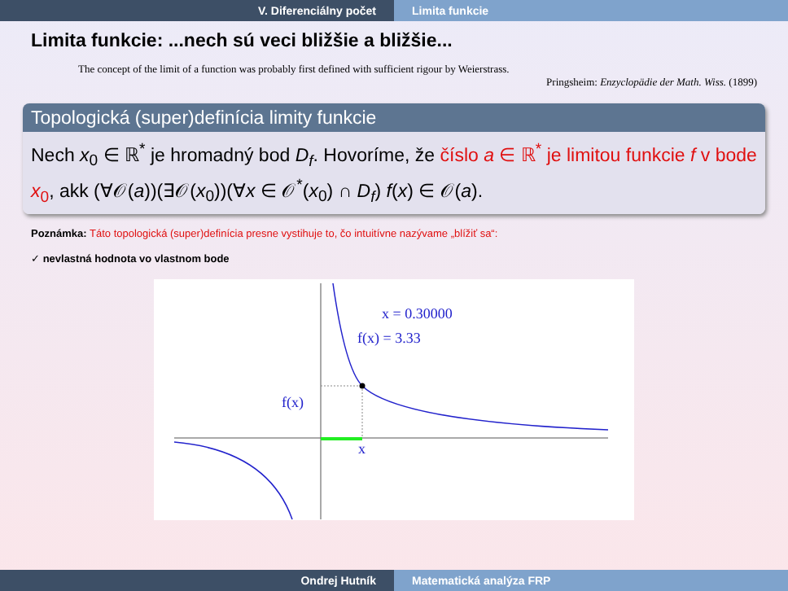V. Diferenciálny počet Limita funkcie
Limita funkcie: ...nech sú veci bližšie a bližšie...
The concept of the limit of a function was probably first defined with sufficient rigour by Weierstrass.
Pringsheim: Enzyclopädie der Math. Wiss. (1899)
Topologická (super)definícia limity funkcie
Nech x<sub>0</sub> ∈ ℝ<sup>*</sup> je hromadný bod D<sub>f</sub>. Hovoríme, že číslo a ∈ ℝ<sup>*</sup> je limitou funkcie f v bode x<sub>0</sub>, akk (∀𝒪(a))(∃𝒪(x<sub>0</sub>))(∀x ∈ 𝒪<sup>*</sup>(x<sub>0</sub>) ∩ D<sub>f</sub>) f(x) ∈ 𝒪(a).
Poznámka: Táto topologická (super)definícia presne vystihuje to, čo intuitívne nazývame „blížiť sa“:
✓ nevlastná hodnota vo vlastnom bode
x = 0.30000
f(x) = 3.33
f(x)
x
Ondrej Hutník Matematická analýza FRP